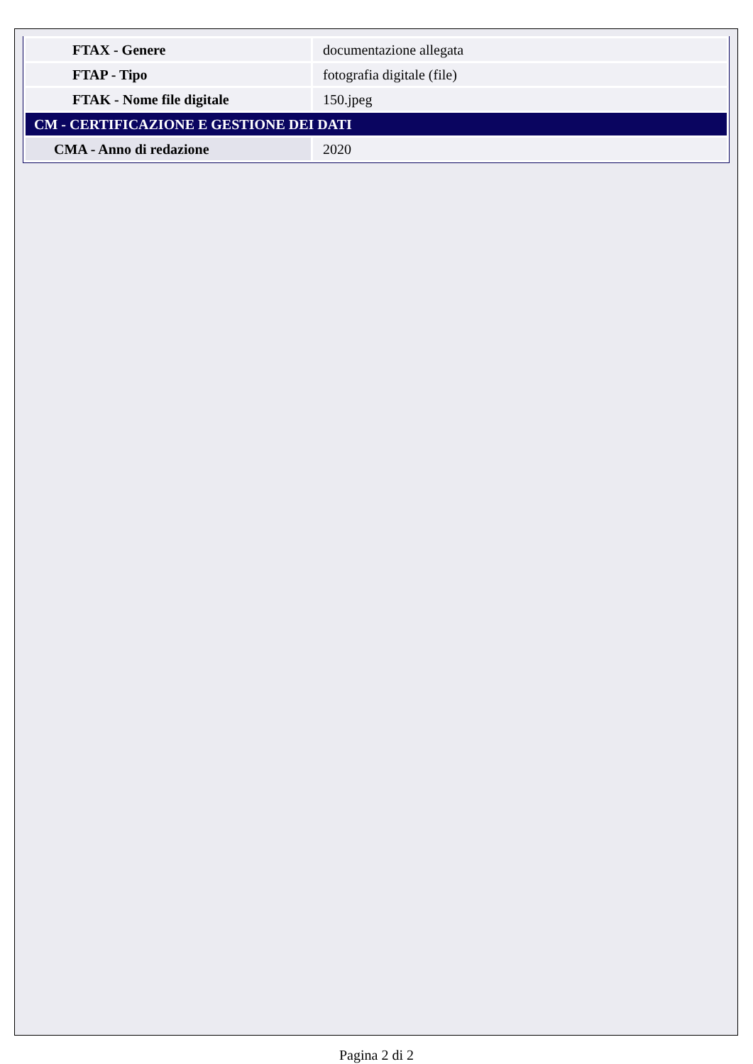| FTAX - Genere | documentazione allegata |
| FTAP - Tipo | fotografia digitale (file) |
| FTAK - Nome file digitale | 150.jpeg |
| CM - CERTIFICAZIONE E GESTIONE DEI DATI | |
| CMA - Anno di redazione | 2020 |
Pagina 2 di 2